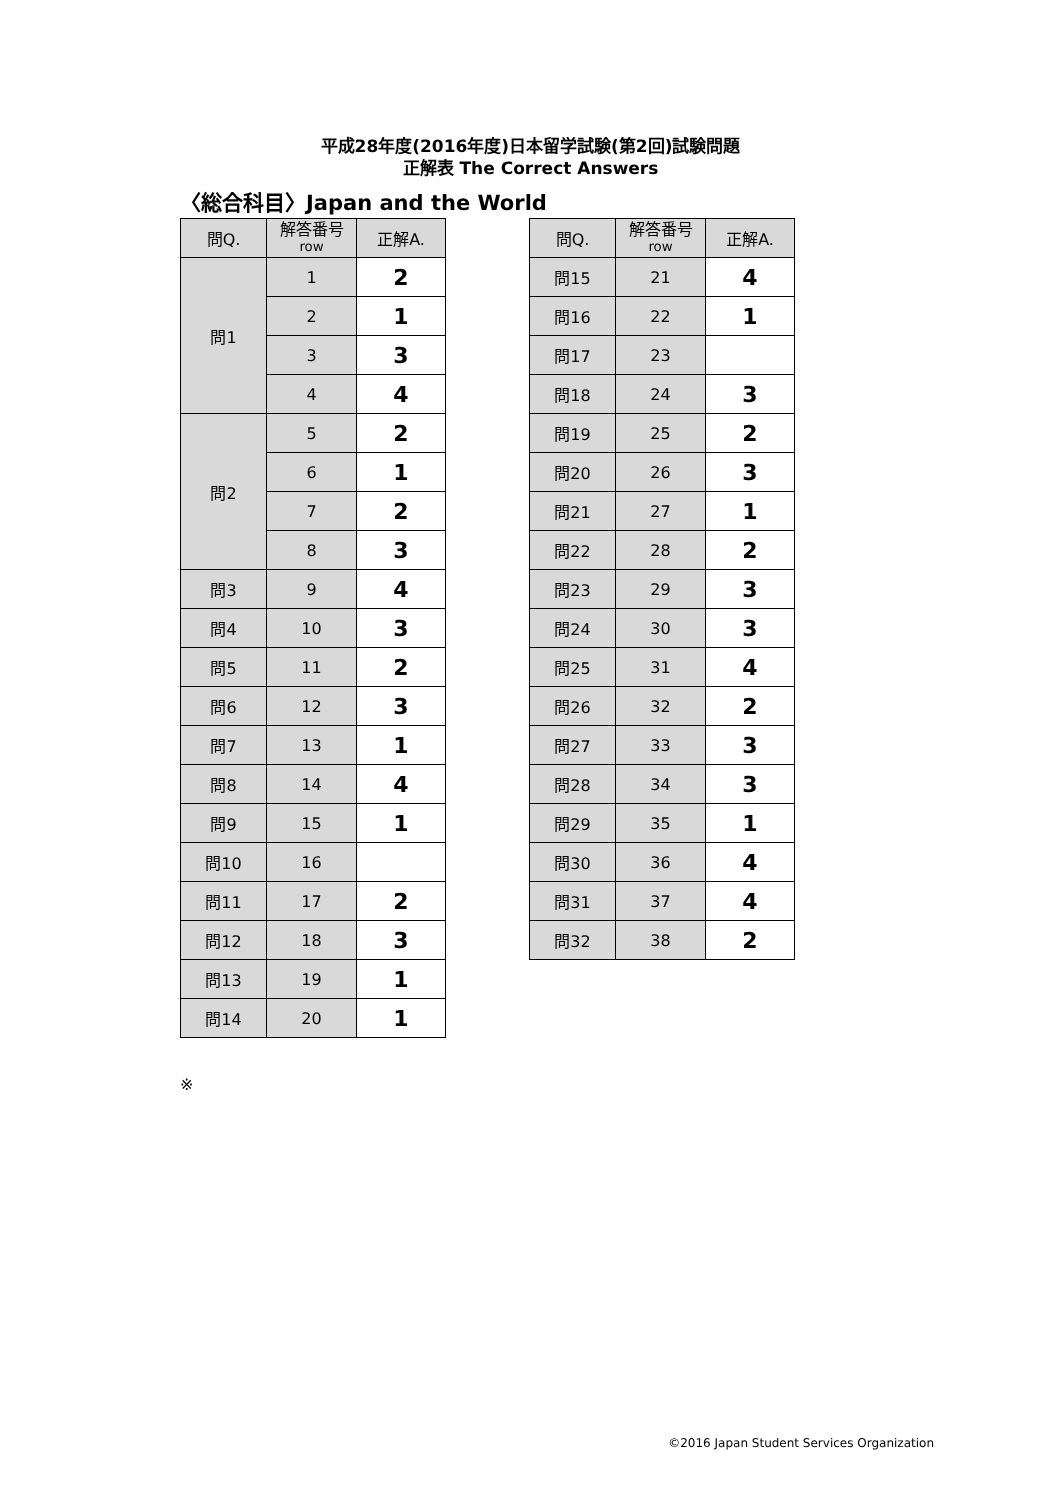平成28年度(2016年度)日本留学試験(第2回)試験問題
正解表 The Correct Answers
〈総合科目〉Japan and the World
| 問Q. | 解答番号 row | 正解A. |
| 問1 | 1 | 2 |
| | 2 | 1 |
| | 3 | 3 |
| | 4 | 4 |
| 問2 | 5 | 2 |
| | 6 | 1 |
| | 7 | 2 |
| | 8 | 3 |
| 問3 | 9 | 4 |
| 問4 | 10 | 3 |
| 問5 | 11 | 2 |
| 問6 | 12 | 3 |
| 問7 | 13 | 1 |
| 問8 | 14 | 4 |
| 問9 | 15 | 1 |
| 問10 | 16 | |
| 問11 | 17 | 2 |
| 問12 | 18 | 3 |
| 問13 | 19 | 1 |
| 問14 | 20 | 1 |
| 問Q. | 解答番号 row | 正解A. |
| 問15 | 21 | 4 |
| 問16 | 22 | 1 |
| 問17 | 23 | |
| 問18 | 24 | 3 |
| 問19 | 25 | 2 |
| 問20 | 26 | 3 |
| 問21 | 27 | 1 |
| 問22 | 28 | 2 |
| 問23 | 29 | 3 |
| 問24 | 30 | 3 |
| 問25 | 31 | 4 |
| 問26 | 32 | 2 |
| 問27 | 33 | 3 |
| 問28 | 34 | 3 |
| 問29 | 35 | 1 |
| 問30 | 36 | 4 |
| 問31 | 37 | 4 |
| 問32 | 38 | 2 |
※
©2016 Japan Student Services Organization